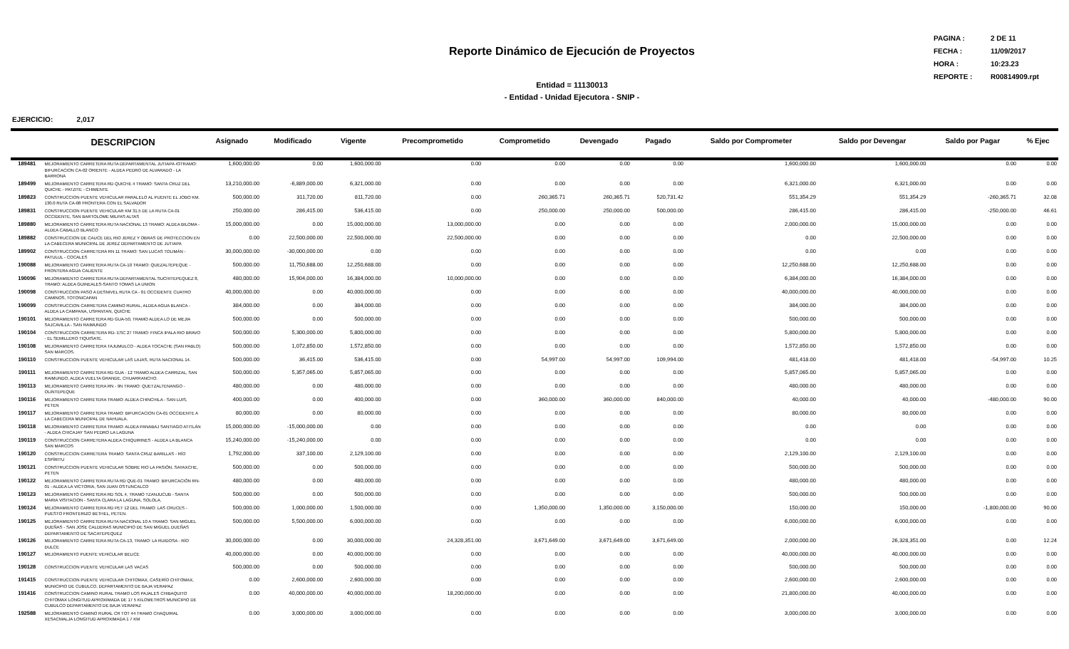Reporte Dinámico de Ejecución de Proyectos
Entidad = 11130013
- Entidad - Unidad Ejecutora - SNIP -
PAGINA : 2 DE 11
FECHA : 11/09/2017
HORA : 10:23.23
REPORTE : R00814909.rpt
EJERCICIO: 2,017
| | DESCRIPCION | Asignado | Modificado | Vigente | Precomprometido | Comprometido | Devengado | Pagado | Saldo por Comprometer | Saldo por Devengar | Saldo por Pagar | % Ejec |
| --- | --- | --- | --- | --- | --- | --- | --- | --- | --- | --- | --- | --- |
| 189481 | MEJORAMIENTO CARRETERA RUTA DEPARTAMENTAL JUTIAPA 43TRAMO: BIFURCACION CA-02 ORIENTE - ALDEA PEDRO DE ALVARADO - LA BARRONA | 1,600,000.00 | 0.00 | 1,600,000.00 | 0.00 | 0.00 | 0.00 | 0.00 | 1,600,000.00 | 1,600,000.00 | 0.00 | 0.00 |
| 189499 | MEJORAMIENTO CARRETERA RD QUICHE 4 TRAMO: SANTA CRUZ DEL QUICHE - PATZITE - CHIMENTE | 13,210,000.00 | -6,889,000.00 | 6,321,000.00 | 0.00 | 0.00 | 0.00 | 0.00 | 6,321,000.00 | 6,321,000.00 | 0.00 | 0.00 |
| 189823 | CONSTRUCCION PUENTE VEHICULAR PARALELO AL PUENTE EL JOBO KM. 130.0 RUTA CA-08 FRONTERA CON EL SALVADOR | 500,000.00 | 311,720.00 | 811,720.00 | 0.00 | 260,365.71 | 260,365.71 | 520,731.42 | 551,354.29 | 551,354.29 | -260,365.71 | 32.08 |
| 189831 | CONSTRUCCION PUENTE VEHICULAR KM 31.5 DE LA RUTA CA-01 OCCIDENTE, SAN BARTOLOME MILPAS ALTAS | 250,000.00 | 286,415.00 | 536,415.00 | 0.00 | 250,000.00 | 250,000.00 | 500,000.00 | 286,415.00 | 286,415.00 | -250,000.00 | 46.61 |
| 189880 | MEJORAMIENTO CARRETERA RUTA NACIONAL 13 TRAMO: ALDEA BILOMA - ALDEA CABALLO BLANCO | 15,000,000.00 | 0.00 | 15,000,000.00 | 13,000,000.00 | 0.00 | 0.00 | 0.00 | 2,000,000.00 | 15,000,000.00 | 0.00 | 0.00 |
| 189882 | CONSTRUCCION DE CAUCE DEL RIO JEREZ Y OBRAS DE PROTECCION EN LA CABECERA MUNICIPAL DE JEREZ DEPARTAMENTO DE JUTIAPA | 0.00 | 22,500,000.00 | 22,500,000.00 | 22,500,000.00 | 0.00 | 0.00 | 0.00 | 0.00 | 22,500,000.00 | 0.00 | 0.00 |
| 189902 | CONSTRUCCION CARRETERA RN 11 TRAMO: SAN LUCAS TOLIMÁN - PATULUL - COCALES | 30,000,000.00 | -30,000,000.00 | 0.00 | 0.00 | 0.00 | 0.00 | 0.00 | 0.00 | 0.00 | 0.00 | 0.00 |
| 190088 | MEJORAMIENTO CARRETERA RUTA CA-10 TRAMO: QUEZALTEPEQUE - FRONTERA AGUA CALIENTE | 500,000.00 | 11,750,688.00 | 12,250,688.00 | 0.00 | 0.00 | 0.00 | 0.00 | 12,250,688.00 | 12,250,688.00 | 0.00 | 0.00 |
| 190096 | MEJORAMIENTO CARRETERA RUTA DEPARTAMENTAL SUCHITEPEQUEZ 8, TRAMO: ALDEA GUINEALES-SANTO TOMAS LA UNION | 480,000.00 | 15,904,000.00 | 16,384,000.00 | 10,000,000.00 | 0.00 | 0.00 | 0.00 | 6,384,000.00 | 16,384,000.00 | 0.00 | 0.00 |
| 190098 | CONSTRUCCION PASO A DESNIVEL RUTA CA - 01 OCCIDENTE CUATRO CAMINOS, TOTONICAPAN | 40,000,000.00 | 0.00 | 40,000,000.00 | 0.00 | 0.00 | 0.00 | 0.00 | 40,000,000.00 | 40,000,000.00 | 0.00 | 0.00 |
| 190099 | CONSTRUCCION CARRETERA CAMINO RURAL, ALDEA AGUA BLANCA - ALDEA LA CAMPANA, USPANTAN, QUICHE | 384,000.00 | 0.00 | 384,000.00 | 0.00 | 0.00 | 0.00 | 0.00 | 384,000.00 | 384,000.00 | 0.00 | 0.00 |
| 190101 | MEJORAMIENTO CARRETERA RD GUA-50, TRAMO ALDEA LO DE MEJIA SAJCAVILLA - SAN RAIMUNDO | 500,000.00 | 0.00 | 500,000.00 | 0.00 | 0.00 | 0.00 | 0.00 | 500,000.00 | 500,000.00 | 0.00 | 0.00 |
| 190104 | CONSTRUCCION CARRETERA RD- ESC 27 TRAMO: FINCA IPALA RIO BRAVO - EL SEMILLERO TIQUISATE. | 500,000.00 | 5,300,000.00 | 5,800,000.00 | 0.00 | 0.00 | 0.00 | 0.00 | 5,800,000.00 | 5,800,000.00 | 0.00 | 0.00 |
| 190108 | MEJORAMIENTO CARRETERA TAJUMULCO - ALDEA TOCACHE (SAN PABLO) SAN MARCOS. | 500,000.00 | 1,072,850.00 | 1,572,850.00 | 0.00 | 0.00 | 0.00 | 0.00 | 1,572,850.00 | 1,572,850.00 | 0.00 | 0.00 |
| 190110 | CONSTRUCCION PUENTE VEHICULAR LAS LAJAS, RUTA NACIONAL 14. | 500,000.00 | 36,415.00 | 536,415.00 | 0.00 | 54,997.00 | 54,997.00 | 109,994.00 | 481,418.00 | 481,418.00 | -54,997.00 | 10.25 |
| 190111 | MEJORAMIENTO CARRETERA RD GUA - 12 TRAMO ALDEA CARRIZAL, SAN RAIMUNDO, ALDEA VUELTA GRANDE, CHUARRANCHO. | 500,000.00 | 5,357,065.00 | 5,857,065.00 | 0.00 | 0.00 | 0.00 | 0.00 | 5,857,065.00 | 5,857,065.00 | 0.00 | 0.00 |
| 190113 | MEJORAMIENTO CARRETERA RN - 9N TRAMO: QUETZALTENANGO - OLINTEPEQUE | 480,000.00 | 0.00 | 480,000.00 | 0.00 | 0.00 | 0.00 | 0.00 | 480,000.00 | 480,000.00 | 0.00 | 0.00 |
| 190116 | MEJORAMIENTO CARRETERA TRAMO: ALDEA CHINCHILA - SAN LUIS, PETEN | 400,000.00 | 0.00 | 400,000.00 | 0.00 | 360,000.00 | 360,000.00 | 840,000.00 | 40,000.00 | 40,000.00 | -480,000.00 | 90.00 |
| 190117 | MEJORAMIENTO CARRETERA TRAMO: BIFURCACION CA-01 OCCIDENTE A LA CABECERA MUNICIPAL DE NAHUALA. | 80,000.00 | 0.00 | 80,000.00 | 0.00 | 0.00 | 0.00 | 0.00 | 80,000.00 | 80,000.00 | 0.00 | 0.00 |
| 190118 | MEJORAMIENTO CARRETERA TRAMO: ALDEA PANABAJ SANTIAGO ATITLÁN - ALDEA CHICAJAY SAN PEDRO LA LAGUNA | 15,000,000.00 | -15,000,000.00 | 0.00 | 0.00 | 0.00 | 0.00 | 0.00 | 0.00 | 0.00 | 0.00 | 0.00 |
| 190119 | CONSTRUCCION CARRETERA ALDEA CHIQUIRINES - ALDEA LA BLANCA SAN MARCOS | 15,240,000.00 | -15,240,000.00 | 0.00 | 0.00 | 0.00 | 0.00 | 0.00 | 0.00 | 0.00 | 0.00 | 0.00 |
| 190120 | CONSTRUCCION CARRETERA TRAMO: SANTA CRUZ BARILLAS - RÍO ESPÍRITU | 1,792,000.00 | 337,100.00 | 2,129,100.00 | 0.00 | 0.00 | 0.00 | 0.00 | 2,129,100.00 | 2,129,100.00 | 0.00 | 0.00 |
| 190121 | CONSTRUCCION PUENTE VEHICULAR SOBRE RIO LA PASIÓN, SAYAXCHE, PETEN | 500,000.00 | 0.00 | 500,000.00 | 0.00 | 0.00 | 0.00 | 0.00 | 500,000.00 | 500,000.00 | 0.00 | 0.00 |
| 190122 | MEJORAMIENTO CARRETERA RUTA RD QUE-01 TRAMO: BIFURCACIÓN RN-01 - ALDEA LA VICTORIA, SAN JUAN OSTUNCALCO | 480,000.00 | 0.00 | 480,000.00 | 0.00 | 0.00 | 0.00 | 0.00 | 480,000.00 | 480,000.00 | 0.00 | 0.00 |
| 190123 | MEJORAMIENTO CARRETERA RD SOL 4, TRAMO TZANJUCUB - SANTA MARIA VISITACION - SANTA CLARA LA LAGUNA, SOLOLA. | 500,000.00 | 0.00 | 500,000.00 | 0.00 | 0.00 | 0.00 | 0.00 | 500,000.00 | 500,000.00 | 0.00 | 0.00 |
| 190124 | MEJORAMIENTO CARRETERA RD PET 12 DEL TRAMO: LAS CRUCES - PUESTO FRONTERIZO BETHEL, PETEN. | 500,000.00 | 1,000,000.00 | 1,500,000.00 | 0.00 | 1,350,000.00 | 1,350,000.00 | 3,150,000.00 | 150,000.00 | 150,000.00 | -1,800,000.00 | 90.00 |
| 190125 | MEJORAMIENTO CARRETERA RUTA NACIONAL 10 A TRAMO: SAN MIGUEL DUEÑAS - SAN JOSE CALDERAS MUNICIPIO DE SAN MIGUEL DUEÑAS DEPARTAMENTO DE SACATEPEQUEZ | 500,000.00 | 5,500,000.00 | 6,000,000.00 | 0.00 | 0.00 | 0.00 | 0.00 | 6,000,000.00 | 6,000,000.00 | 0.00 | 0.00 |
| 190126 | MEJORAMIENTO CARRETERA RUTA CA-13, TRAMO: LA RUIDOSA - RÍO DULCE | 30,000,000.00 | 0.00 | 30,000,000.00 | 24,328,351.00 | 3,671,649.00 | 3,671,649.00 | 3,671,649.00 | 2,000,000.00 | 26,328,351.00 | 0.00 | 12.24 |
| 190127 | MEJORAMIENTO PUENTE VEHICULAR BELICE | 40,000,000.00 | 0.00 | 40,000,000.00 | 0.00 | 0.00 | 0.00 | 0.00 | 40,000,000.00 | 40,000,000.00 | 0.00 | 0.00 |
| 190128 | CONSTRUCCION PUENTE VEHICULAR LAS VACAS | 500,000.00 | 0.00 | 500,000.00 | 0.00 | 0.00 | 0.00 | 0.00 | 500,000.00 | 500,000.00 | 0.00 | 0.00 |
| 191415 | CONSTRUCCION PUENTE VEHICULAR CHITOMAX, CASERÍO CHITOMAX, MUNICIPIO DE CUBULCO, DEPARTAMENTO DE BAJA VERAPAZ | 0.00 | 2,600,000.00 | 2,600,000.00 | 0.00 | 0.00 | 0.00 | 0.00 | 2,600,000.00 | 2,600,000.00 | 0.00 | 0.00 |
| 191416 | CONSTRUCCION CAMINO RURAL TRAMO LOS PAJALES CHIBAQUITO CHITOMAX LONGITUD APROXIMADA DE 17 5 KILOMETROS MUNICIPIO DE CUBULCO DEPARTAMENTO DE BAJA VERAPAZ | 0.00 | 40,000,000.00 | 40,000,000.00 | 18,200,000.00 | 0.00 | 0.00 | 0.00 | 21,800,000.00 | 40,000,000.00 | 0.00 | 0.00 |
| 192588 | MEJORAMIENTO CAMINO RURAL CR TOT 44 TRAMO CHAQUIRAL XESACMALJA LONGITUD APROXIMADA 1 7 KM | 0.00 | 3,000,000.00 | 3,000,000.00 | 0.00 | 0.00 | 0.00 | 0.00 | 3,000,000.00 | 3,000,000.00 | 0.00 | 0.00 |